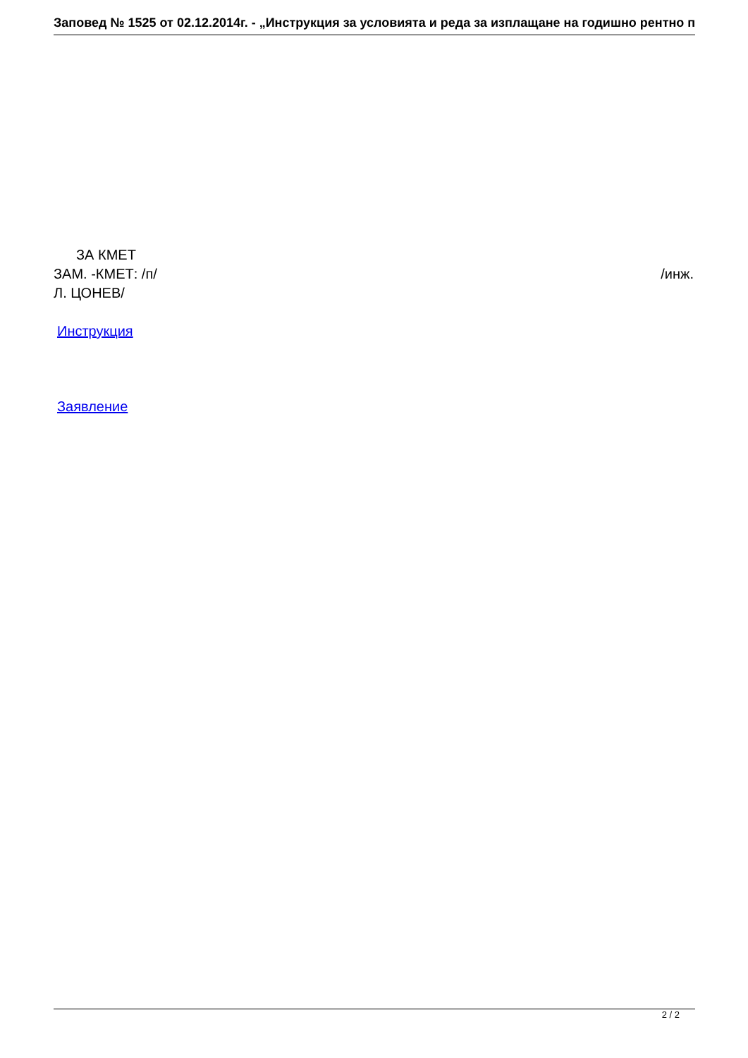Заповед № 1525 от 02.12.2014г. - „Инструкция за условията и реда за изплащане на годишно рентно п
ЗА КМЕТ
ЗАМ. -КМЕТ: /п/ /инж.
Л. ЦОНЕВ/
Инструкция
Заявление
2 / 2